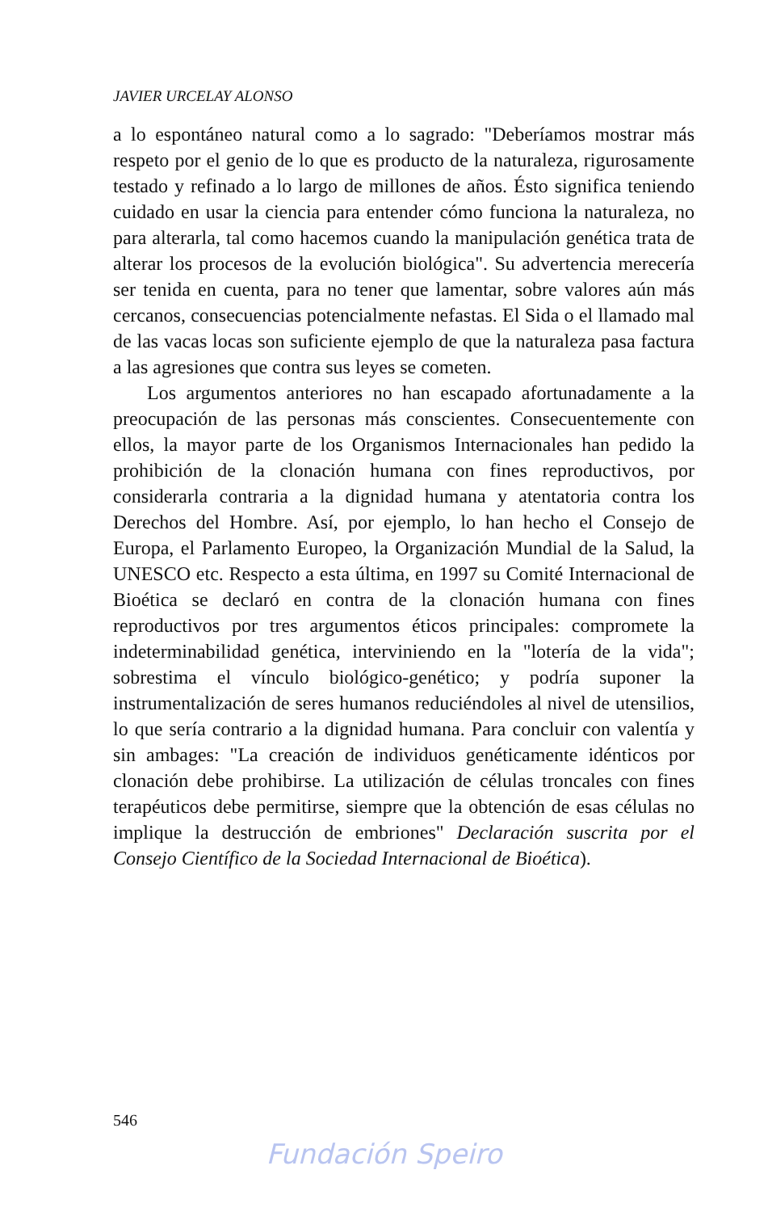JAVIER URCELAY ALONSO
a lo espontáneo natural como a lo sagrado: "Deberíamos mostrar más respeto por el genio de lo que es producto de la naturaleza, rigurosamente testado y refinado a lo largo de millones de años. Ésto significa teniendo cuidado en usar la ciencia para entender cómo funciona la naturaleza, no para alterarla, tal como hacemos cuando la manipulación genética trata de alterar los procesos de la evolución biológica". Su advertencia merecería ser tenida en cuenta, para no tener que lamentar, sobre valores aún más cercanos, consecuencias potencialmente nefastas. El Sida o el llamado mal de las vacas locas son suficiente ejemplo de que la naturaleza pasa factura a las agresiones que contra sus leyes se cometen.
Los argumentos anteriores no han escapado afortunadamente a la preocupación de las personas más conscientes. Consecuentemente con ellos, la mayor parte de los Organismos Internacionales han pedido la prohibición de la clonación humana con fines reproductivos, por considerarla contraria a la dignidad humana y atentatoria contra los Derechos del Hombre. Así, por ejemplo, lo han hecho el Consejo de Europa, el Parlamento Europeo, la Organización Mundial de la Salud, la UNESCO etc. Respecto a esta última, en 1997 su Comité Internacional de Bioética se declaró en contra de la clonación humana con fines reproductivos por tres argumentos éticos principales: compromete la indeterminabilidad genética, interviniendo en la "lotería de la vida"; sobrestima el vínculo biológico-genético; y podría suponer la instrumentalización de seres humanos reduciéndoles al nivel de utensilios, lo que sería contrario a la dignidad humana. Para concluir con valentía y sin ambages: "La creación de individuos genéticamente idénticos por clonación debe prohibirse. La utilización de células troncales con fines terapéuticos debe permitirse, siempre que la obtención de esas células no implique la destrucción de embriones" Declaración suscrita por el Consejo Científico de la Sociedad Internacional de Bioética).
546
Fundación Speiro